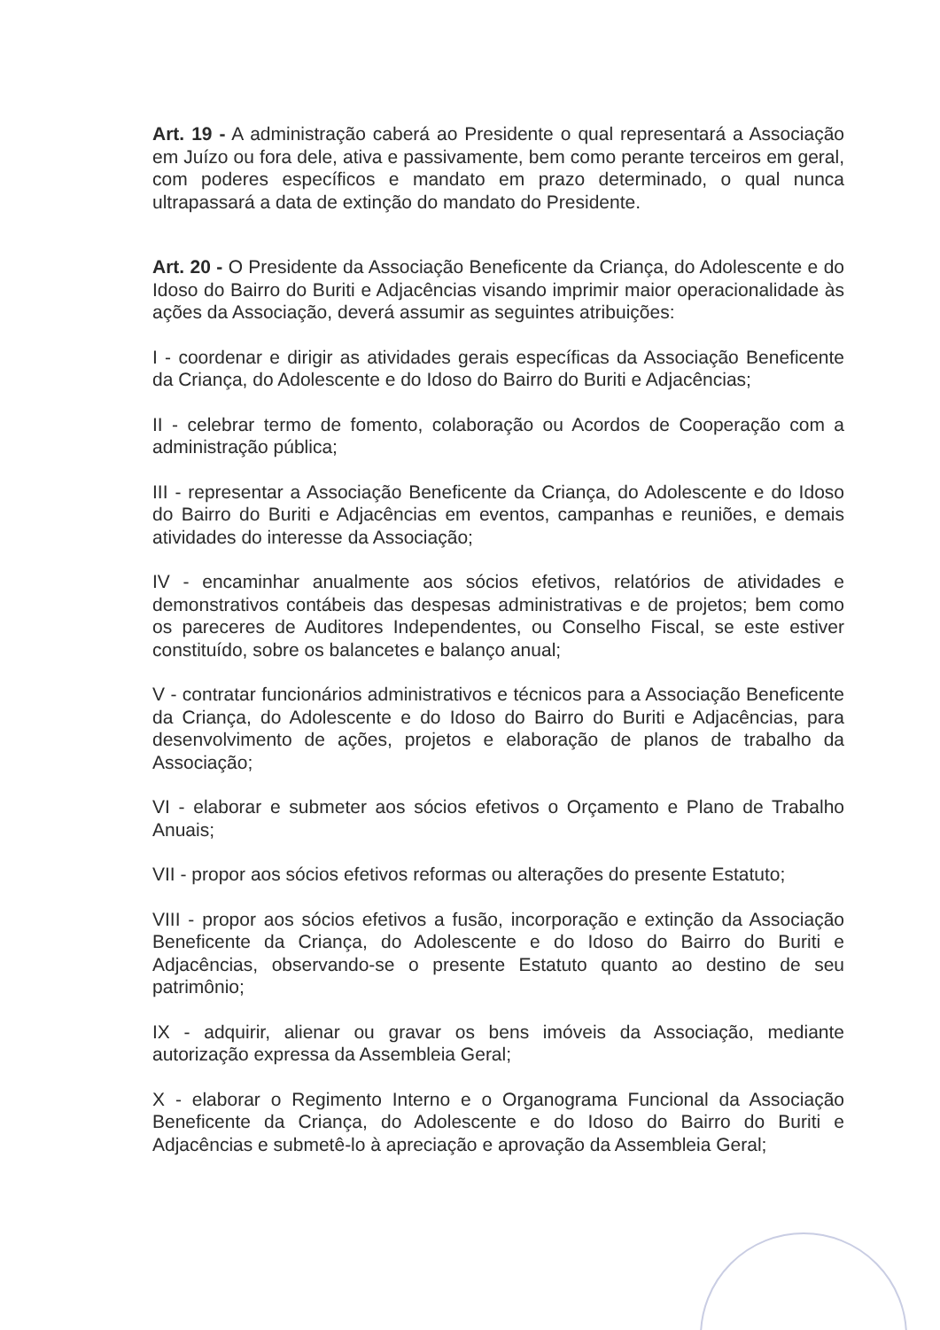Art. 19 - A administração caberá ao Presidente o qual representará a Associação em Juízo ou fora dele, ativa e passivamente, bem como perante terceiros em geral, com poderes específicos e mandato em prazo determinado, o qual nunca ultrapassará a data de extinção do mandato do Presidente.
Art. 20 - O Presidente da Associação Beneficente da Criança, do Adolescente e do Idoso do Bairro do Buriti e Adjacências visando imprimir maior operacionalidade às ações da Associação, deverá assumir as seguintes atribuições:
I - coordenar e dirigir as atividades gerais específicas da Associação Beneficente da Criança, do Adolescente e do Idoso do Bairro do Buriti e Adjacências;
II - celebrar termo de fomento, colaboração ou Acordos de Cooperação com a administração pública;
III - representar a Associação Beneficente da Criança, do Adolescente e do Idoso do Bairro do Buriti e Adjacências em eventos, campanhas e reuniões, e demais atividades do interesse da Associação;
IV - encaminhar anualmente aos sócios efetivos, relatórios de atividades e demonstrativos contábeis das despesas administrativas e de projetos; bem como os pareceres de Auditores Independentes, ou Conselho Fiscal, se este estiver constituído, sobre os balancetes e balanço anual;
V - contratar funcionários administrativos e técnicos para a Associação Beneficente da Criança, do Adolescente e do Idoso do Bairro do Buriti e Adjacências, para desenvolvimento de ações, projetos e elaboração de planos de trabalho da Associação;
VI - elaborar e submeter aos sócios efetivos o Orçamento e Plano de Trabalho Anuais;
VII - propor aos sócios efetivos reformas ou alterações do presente Estatuto;
VIII - propor aos sócios efetivos a fusão, incorporação e extinção da Associação Beneficente da Criança, do Adolescente e do Idoso do Bairro do Buriti e Adjacências, observando-se o presente Estatuto quanto ao destino de seu patrimônio;
IX - adquirir, alienar ou gravar os bens imóveis da Associação, mediante autorização expressa da Assembleia Geral;
X - elaborar o Regimento Interno e o Organograma Funcional da Associação Beneficente da Criança, do Adolescente e do Idoso do Bairro do Buriti e Adjacências e submetê-lo à apreciação e aprovação da Assembleia Geral;